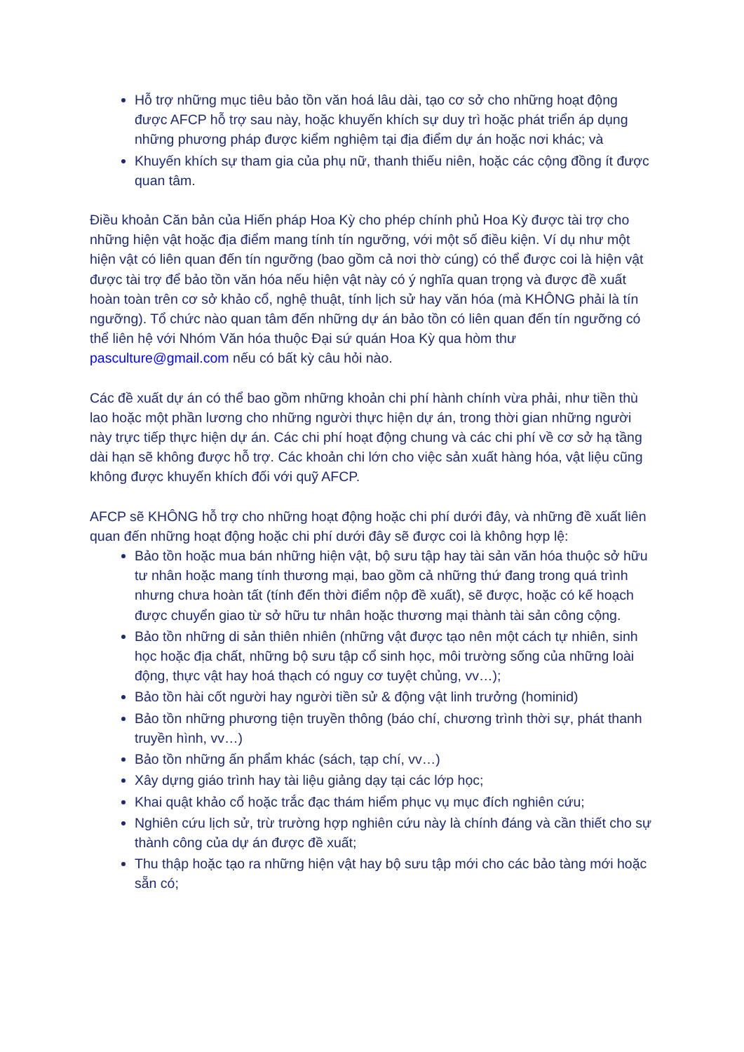Hỗ trợ những mục tiêu bảo tồn văn hoá lâu dài, tạo cơ sở cho những hoạt động được AFCP hỗ trợ sau này, hoặc khuyến khích sự duy trì hoặc phát triển áp dụng những phương pháp được kiểm nghiệm tại địa điểm dự án hoặc nơi khác; và
Khuyến khích sự tham gia của phụ nữ, thanh thiếu niên, hoặc các cộng đồng ít được quan tâm.
Điều khoản Căn bản của Hiến pháp Hoa Kỳ cho phép chính phủ Hoa Kỳ được tài trợ cho những hiện vật hoặc địa điểm mang tính tín ngưỡng, với một số điều kiện. Ví dụ như một hiện vật có liên quan đến tín ngưỡng (bao gồm cả nơi thờ cúng) có thể được coi là hiện vật được tài trợ để bảo tồn văn hóa nếu hiện vật này có ý nghĩa quan trọng và được đề xuất hoàn toàn trên cơ sở khảo cổ, nghệ thuật, tính lịch sử hay văn hóa (mà KHÔNG phải là tín ngưỡng). Tổ chức nào quan tâm đến những dự án bảo tồn có liên quan đến tín ngưỡng có thể liên hệ với Nhóm Văn hóa thuộc Đại sứ quán Hoa Kỳ qua hòm thư pasculture@gmail.com nếu có bất kỳ câu hỏi nào.
Các đề xuất dự án có thể bao gồm những khoản chi phí hành chính vừa phải, như tiền thù lao hoặc một phần lương cho những người thực hiện dự án, trong thời gian những người này trực tiếp thực hiện dự án. Các chi phí hoạt động chung và các chi phí về cơ sở hạ tầng dài hạn sẽ không được hỗ trợ. Các khoản chi lớn cho việc sản xuất hàng hóa, vật liệu cũng không được khuyến khích đối với quỹ AFCP.
AFCP sẽ KHÔNG hỗ trợ cho những hoạt động hoặc chi phí dưới đây, và những đề xuất liên quan đến những hoạt động hoặc chi phí dưới đây sẽ được coi là không hợp lệ:
Bảo tồn hoặc mua bán những hiện vật, bộ sưu tập hay tài sản văn hóa thuộc sở hữu tư nhân hoặc mang tính thương mại, bao gồm cả những thứ đang trong quá trình nhưng chưa hoàn tất (tính đến thời điểm nộp đề xuất), sẽ được, hoặc có kế hoạch được chuyển giao từ sở hữu tư nhân hoặc thương mại thành tài sản công cộng.
Bảo tồn những di sản thiên nhiên (những vật được tạo nên một cách tự nhiên, sinh học hoặc địa chất, những bộ sưu tập cổ sinh học, môi trường sống của những loài động, thực vật hay hoá thạch có nguy cơ tuyệt chủng, vv…);
Bảo tồn hài cốt người hay người tiền sử & động vật linh trưởng (hominid)
Bảo tồn những phương tiện truyền thông (báo chí, chương trình thời sự, phát thanh truyền hình, vv…)
Bảo tồn những ấn phẩm khác (sách, tạp chí, vv…)
Xây dựng giáo trình hay tài liệu giảng dạy tại các lớp học;
Khai quật khảo cổ hoặc trắc đạc thám hiểm phục vụ mục đích nghiên cứu;
Nghiên cứu lịch sử, trừ trường hợp nghiên cứu này là chính đáng và cần thiết cho sự thành công của dự án được đề xuất;
Thu thập hoặc tạo ra những hiện vật hay bộ sưu tập mới cho các bảo tàng mới hoặc sẵn có;